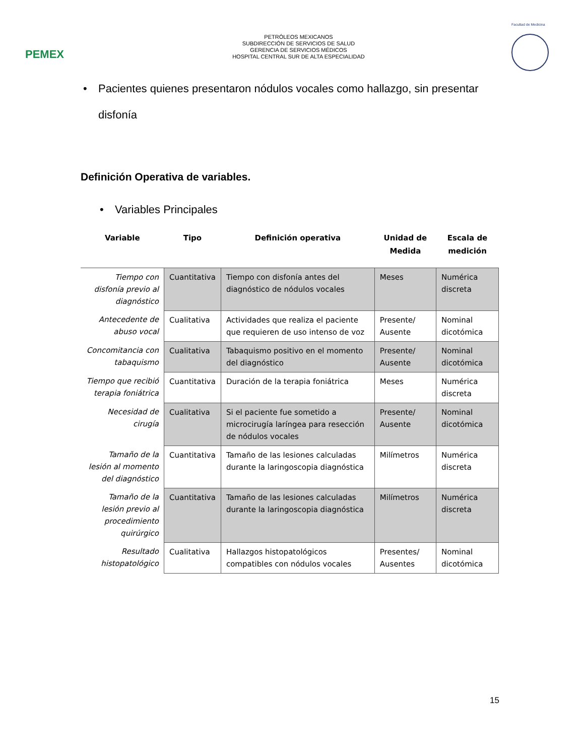PEMEX
PETRÓLEOS MEXICANOS
SUBDIRECCIÓN DE SERVICIOS DE SALUD
GERENCIA DE SERVICIOS MÉDICOS
HOSPITAL CENTRAL SUR DE ALTA ESPECIALIDAD
Facultad de Medicina
• Pacientes quienes presentaron nódulos vocales como hallazgo, sin presentar disfonía
Definición Operativa de variables.
• Variables Principales
| Variable | Tipo | Definición operativa | Unidad de Medida | Escala de medición |
| --- | --- | --- | --- | --- |
| Tiempo con disfonía previo al diagnóstico | Cuantitativa | Tiempo con disfonía antes del diagnóstico de nódulos vocales | Meses | Numérica discreta |
| Antecedente de abuso vocal | Cualitativa | Actividades que realiza el paciente que requieren de uso intenso de voz | Presente/ Ausente | Nominal dicotómica |
| Concomitancia con tabaquismo | Cualitativa | Tabaquismo positivo en el momento del diagnóstico | Presente/ Ausente | Nominal dicotómica |
| Tiempo que recibió terapia foniátrica | Cuantitativa | Duración de la terapia foniátrica | Meses | Numérica discreta |
| Necesidad de cirugía | Cualitativa | Si el paciente fue sometido a microcirugía laríngea para resección de nódulos vocales | Presente/ Ausente | Nominal dicotómica |
| Tamaño de la lesión al momento del diagnóstico | Cuantitativa | Tamaño de las lesiones calculadas durante la laringoscopia diagnóstica | Milímetros | Numérica discreta |
| Tamaño de la lesión previo al procedimiento quirúrgico | Cuantitativa | Tamaño de las lesiones calculadas durante la laringoscopia diagnóstica | Milímetros | Numérica discreta |
| Resultado histopatológico | Cualitativa | Hallazgos histopatológicos compatibles con nódulos vocales | Presentes/ Ausentes | Nominal dicotómica |
15